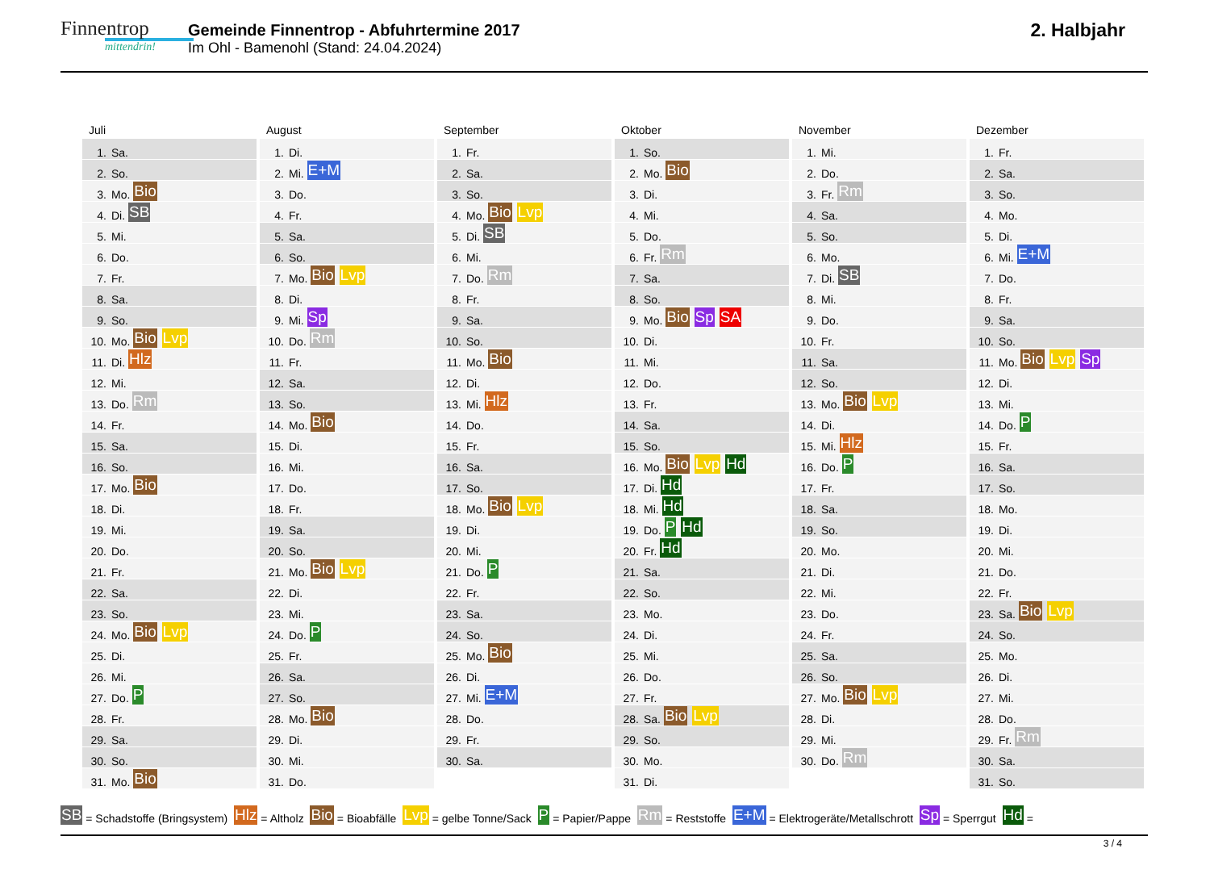Finnentrop
mittendrin!
Gemeinde Finnentrop - Abfuhrtermine 2017
Im Ohl - Bamenohl (Stand: 24.04.2024)
2. Halbjahr
| Juli | August | September | Oktober | November | Dezember |
| --- | --- | --- | --- | --- | --- |
| 1. Sa. | 1. Di. | 1. Fr. | 1. So. | 1. Mi. | 1. Fr. |
| 2. So. | 2. Mi. E+M | 2. Sa. | 2. Mo. Bio | 2. Do. | 2. Sa. |
| 3. Mo. Bio | 3. Do. | 3. So. | 3. Di. | 3. Fr. Rm | 3. So. |
| 4. Di. SB | 4. Fr. | 4. Mo. Bio Lvp | 4. Mi. | 4. Sa. | 4. Mo. |
| 5. Mi. | 5. Sa. | 5. Di. SB | 5. Do. | 5. So. | 5. Di. |
| 6. Do. | 6. So. | 6. Mi. | 6. Fr. Rm | 6. Mo. | 6. Mi. E+M |
| 7. Fr. | 7. Mo. Bio Lvp | 7. Do. Rm | 7. Sa. | 7. Di. SB | 7. Do. |
| 8. Sa. | 8. Di. | 8. Fr. | 8. So. | 8. Mi. | 8. Fr. |
| 9. So. | 9. Mi. Sp | 9. Sa. | 9. Mo. Bio Sp SA | 9. Do. | 9. Sa. |
| 10. Mo. Bio Lvp | 10. Do. Rm | 10. So. | 10. Di. | 10. Fr. | 10. So. |
| 11. Di. Hlz | 11. Fr. | 11. Mo. Bio | 11. Mi. | 11. Sa. | 11. Mo. Bio Lvp Sp |
| 12. Mi. | 12. Sa. | 12. Di. | 12. Do. | 12. So. | 12. Di. |
| 13. Do. Rm | 13. So. | 13. Mi. Hlz | 13. Fr. | 13. Mo. Bio Lvp | 13. Mi. |
| 14. Fr. | 14. Mo. Bio | 14. Do. | 14. Sa. | 14. Di. | 14. Do. P |
| 15. Sa. | 15. Di. | 15. Fr. | 15. So. | 15. Mi. Hlz | 15. Fr. |
| 16. So. | 16. Mi. | 16. Sa. | 16. Mo. Bio Lvp Hd | 16. Do. P | 16. Sa. |
| 17. Mo. Bio | 17. Do. | 17. So. | 17. Di. Hd | 17. Fr. | 17. So. |
| 18. Di. | 18. Fr. | 18. Mo. Bio Lvp | 18. Mi. Hd | 18. Sa. | 18. Mo. |
| 19. Mi. | 19. Sa. | 19. Di. | 19. Do. P Hd | 19. So. | 19. Di. |
| 20. Do. | 20. So. | 20. Mi. | 20. Fr. Hd | 20. Mo. | 20. Mi. |
| 21. Fr. | 21. Mo. Bio Lvp | 21. Do. P | 21. Sa. | 21. Di. | 21. Do. |
| 22. Sa. | 22. Di. | 22. Fr. | 22. So. | 22. Mi. | 22. Fr. |
| 23. So. | 23. Mi. | 23. Sa. | 23. Mo. | 23. Do. | 23. Sa. Bio Lvp |
| 24. Mo. Bio Lvp | 24. Do. P | 24. So. | 24. Di. | 24. Fr. | 24. So. |
| 25. Di. | 25. Fr. | 25. Mo. Bio | 25. Mi. | 25. Sa. | 25. Mo. |
| 26. Mi. | 26. Sa. | 26. Di. | 26. Do. | 26. So. | 26. Di. |
| 27. Do. P | 27. So. | 27. Mi. E+M | 27. Fr. | 27. Mo. Bio Lvp | 27. Mi. |
| 28. Fr. | 28. Mo. Bio | 28. Do. | 28. Sa. Bio Lvp | 28. Di. | 28. Do. |
| 29. Sa. | 29. Di. | 29. Fr. | 29. So. | 29. Mi. | 29. Fr. Rm |
| 30. So. | 30. Mi. | 30. Sa. | 30. Mo. | 30. Do. Rm | 30. Sa. |
| 31. Mo. Bio | 31. Do. | | 31. Di. | | 31. So. |
SB = Schadstoffe (Bringsystem) Hlz = Altholz Bio = Bioabfälle Lvp = gelbe Tonne/Sack P = Papier/Pappe Rm = Reststoffe E+M = Elektrogeräte/Metallschrott Sp = Sperrgut Hd =
3 / 4